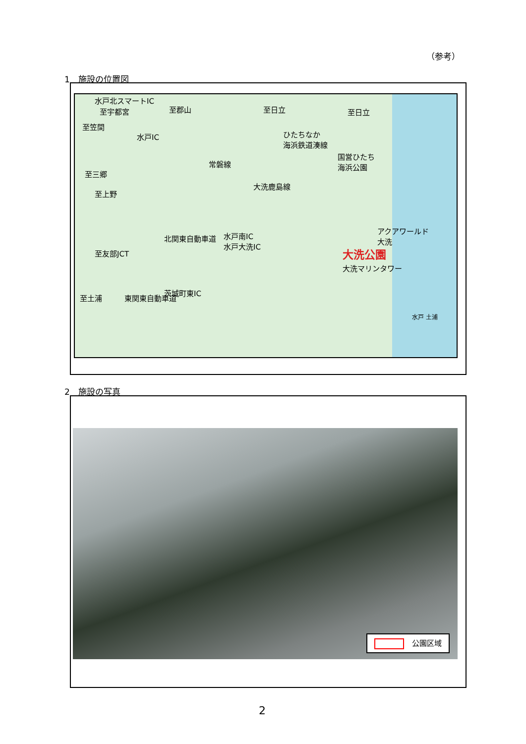（参考）
1　施設の位置図
水戸北スマートIC
至宇都宮 至郡山 至日立 至日立
至笠間
水戸IC
ひたちなか
海浜鉄道湊線
国営ひたち
海浜公園
常磐線
大洗鹿島線
アクアワールド
大洗
大洗公園
大洗マリンタワー
水戸南IC
水戸大洗IC
至友部JCT
北関東自動車道
至土浦
茨城町東IC
東関東自動車道
至三郷
至上野
水戸 土浦
2　施設の写真
公園区域
2